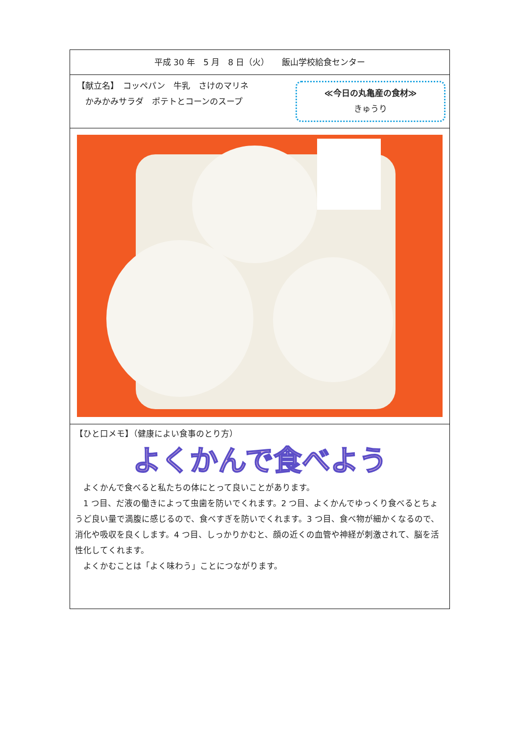平成 30 年　5 月　8 日（火）　　飯山学校給食センター
【献立名】　コッペパン　牛乳　さけのマリネ
　かみかみサラダ　ポテトとコーンのスープ
≪今日の丸亀産の食材≫
きゅうり
【ひと口メモ】（健康によい食事のとり方）
よくかんで食べよう
　よくかんで食べると私たちの体にとって良いことがあります。
　1 つ目、だ液の働きによって虫歯を防いでくれます。2 つ目、よくかんでゆっくり食べるとちょうど良い量で満腹に感じるので、食べすぎを防いでくれます。3 つ目、食べ物が細かくなるので、消化や吸収を良くします。4 つ目、しっかりかむと、顔の近くの血管や神経が刺激されて、脳を活性化してくれます。
　よくかむことは「よく味わう」ことにつながります。